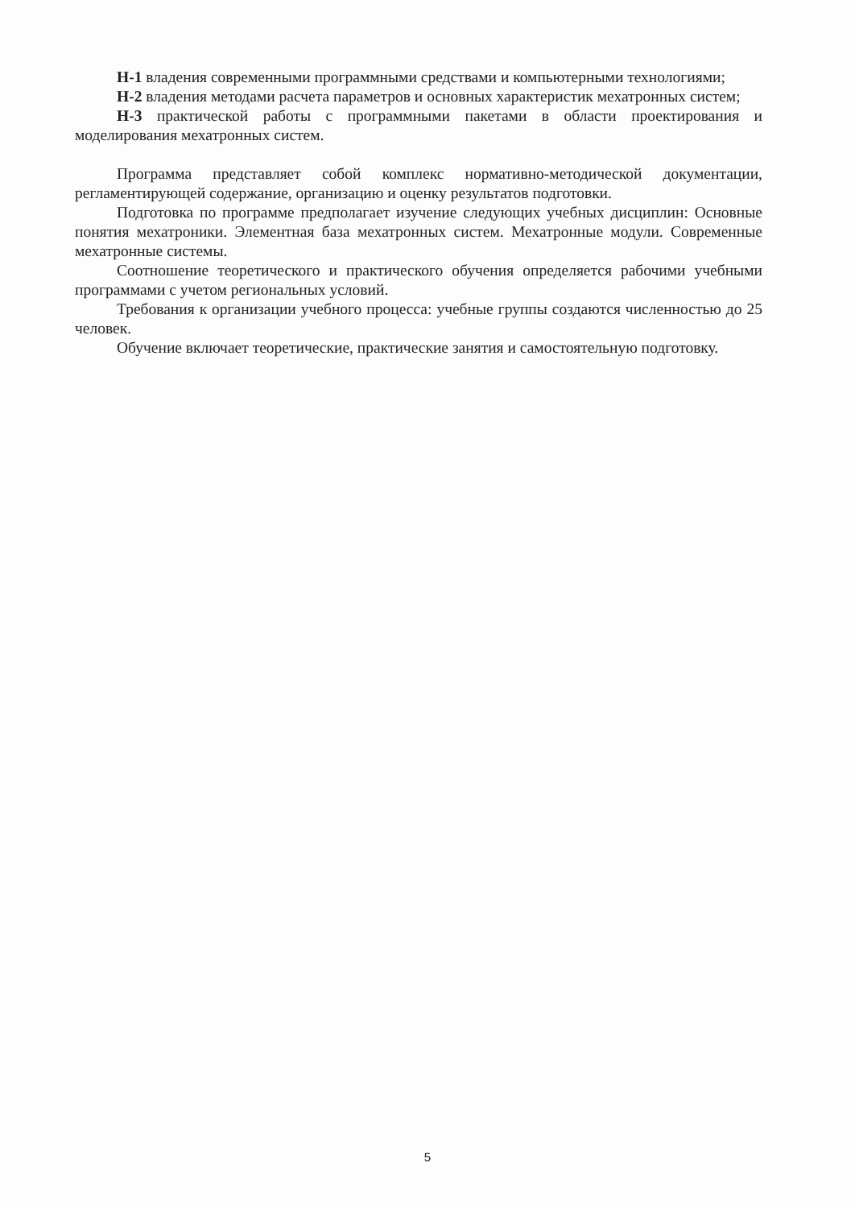Н-1 владения современными программными средствами и компьютерными технологиями;
Н-2 владения методами расчета параметров и основных характеристик мехатронных систем;
Н-3 практической работы с программными пакетами в области проектирования и моделирования мехатронных систем.
Программа представляет собой комплекс нормативно-методической документации, регламентирующей содержание, организацию и оценку результатов подготовки.
Подготовка по программе предполагает изучение следующих учебных дисциплин: Основные понятия мехатроники. Элементная база мехатронных систем. Мехатронные модули. Современные мехатронные системы.
Соотношение теоретического и практического обучения определяется рабочими учебными программами с учетом региональных условий.
Требования к организации учебного процесса: учебные группы создаются численностью до 25 человек.
Обучение включает теоретические, практические занятия и самостоятельную подготовку.
5